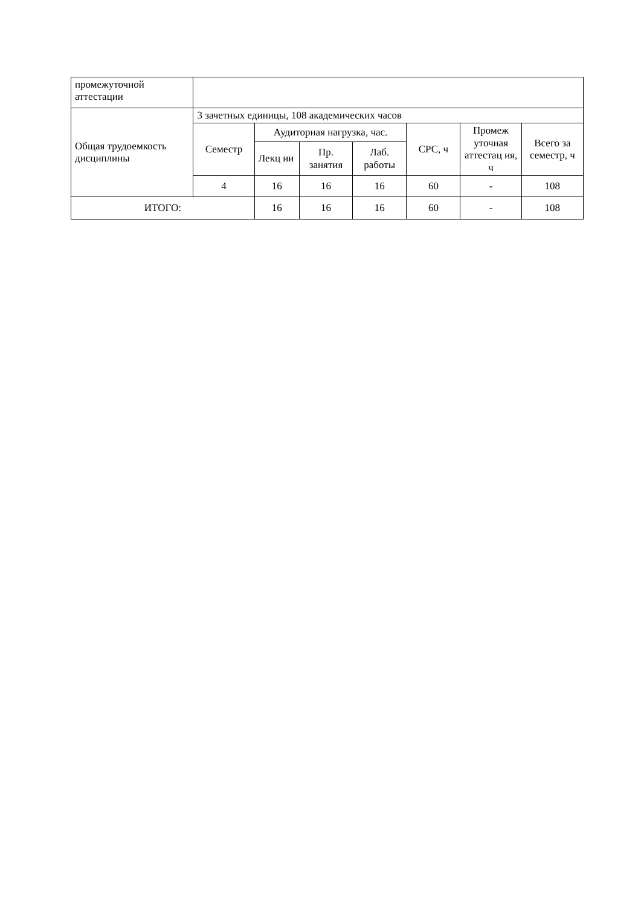| промежуточной аттестации | | | | | | | |
| Общая трудоемкость дисциплины | 3 зачетных единицы, 108 академических часов | | | | | | |
| | Семестр | Аудиторная нагрузка, час. | | | СРС, ч | Промеж уточная аттестац ия, ч | Всего за семестр, ч |
| | | Лекц ии | Пр. занятия | Лаб. работы | | | |
| | 4 | 16 | 16 | 16 | 60 | - | 108 |
| ИТОГО: | | 16 | 16 | 16 | 60 | - | 108 |